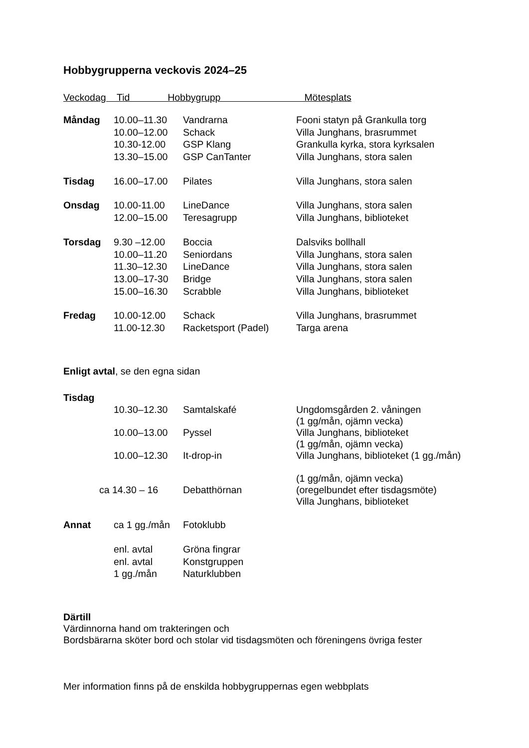Hobbygrupperna veckovis 2024–25
Veckodag Tid Hobbygrupp Mötesplats
| Måndag | 10.00–11.30 | Vandrarna | Fooni statyn på Grankulla torg |
| | 10.00–12.00 | Schack | Villa Junghans, brasrummet |
| | 10.30-12.00 | GSP Klang | Grankulla kyrka, stora kyrksalen |
| | 13.30–15.00 | GSP CanTanter | Villa Junghans, stora salen |
| Tisdag | 16.00–17.00 | Pilates | Villa Junghans, stora salen |
| Onsdag | 10.00-11.00 | LineDance | Villa Junghans, stora salen |
| | 12.00–15.00 | Teresagrupp | Villa Junghans, biblioteket |
| Torsdag | 9.30 –12.00 | Boccia | Dalsviks bollhall |
| | 10.00–11.20 | Seniordans | Villa Junghans, stora salen |
| | 11.30–12.30 | LineDance | Villa Junghans, stora salen |
| | 13.00–17-30 | Bridge | Villa Junghans, stora salen |
| | 15.00–16.30 | Scrabble | Villa Junghans, biblioteket |
| Fredag | 10.00-12.00 | Schack | Villa Junghans, brasrummet |
| | 11.00-12.30 | Racketsport (Padel) | Targa arena |
Enligt avtal, se den egna sidan
| Tisdag | | | |
| | 10.30–12.30 | Samtalskafé | Ungdomsgården 2. våningen (1 gg/mån, ojämn vecka) |
| | 10.00–13.00 | Pyssel | Villa Junghans, biblioteket (1 gg/mån, ojämn vecka) |
| | 10.00–12.30 | It-drop-in | Villa Junghans, biblioteket (1 gg./mån) (1 gg/mån, ojämn vecka) |
| ca 14.30 – 16 | | Debatthörnan | (oregelbundet efter tisdagsmöte) Villa Junghans, biblioteket |
| Annat | ca 1 gg./mån | Fotoklubb | |
| | enl. avtal | Gröna fingrar | |
| | enl. avtal | Konstgruppen | |
| | 1 gg./mån | Naturklubben | |
Därtill
Värdinnorna hand om trakteringen och
Bordsbärarna sköter bord och stolar vid tisdagsmöten och föreningens övriga fester
Mer information finns på de enskilda hobbygruppernas egen webbplats